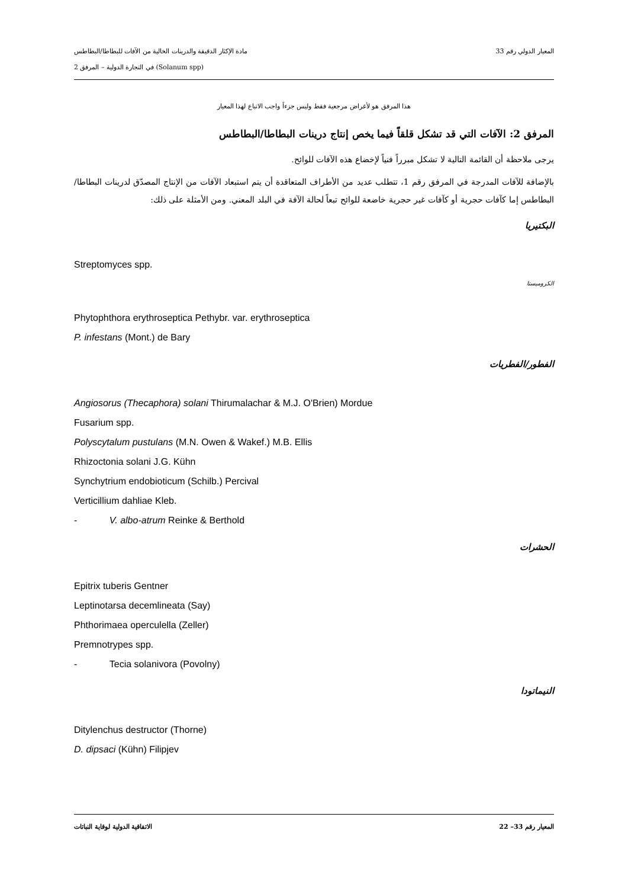المعيار الدولي رقم 33 مادة الإكثار الدقيقة والدرينات الخالية من الآفات للبطاطا/البطاطس
(Solanum spp) في التجارة الدولية – المرفق 2
هذا المرفق هو لأغراض مرجعية فقط وليس جزءاً واجب الاتباع لهذا المعيار
المرفق 2: الآفات التي قد تشكل قلقاً فيما يخص إنتاج درينات البطاطا/البطاطس
يرجى ملاحظة أن القائمة التالية لا تشكل مبرراً فنياً لإخضاع هذه الآفات للوائح.
بالإضافة للآفات المدرجة في المرفق رقم 1، تتطلب عديد من الأطراف المتعاقدة أن يتم استبعاد الآفات من الإنتاج المصدّق لدرينات البطاطا/البطاطس إما كآفات حجرية أو كآفات غير حجرية خاضعة للوائح تبعاً لحالة الآفة في البلد المعني. ومن الأمثلة على ذلك:
البكتيريا
Streptomyces spp.
الكروميستا
Phytophthora erythroseptica Pethybr. var. erythroseptica
P. infestans (Mont.) de Bary
الفطور/الفطريات
Angiosorus (Thecaphora) solani Thirumalachar & M.J. O'Brien) Mordue
Fusarium spp.
Polyscytalum pustulans (M.N. Owen & Wakef.) M.B. Ellis
Rhizoctonia solani J.G. Kühn
Synchytrium endobioticum (Schilb.) Percival
Verticillium dahliae Kleb.
- V. albo-atrum Reinke & Berthold
الحشرات
Epitrix tuberis Gentner
Leptinotarsa decemlineata (Say)
Phthorimaea operculella (Zeller)
Premnotrypes spp.
- Tecia solanivora (Povolny)
النيماتودا
Ditylenchus destructor (Thorne)
D. dipsaci (Kühn) Filipjev
المعيار رقم 33– 22 الاتفاقية الدولية لوقاية النباتات